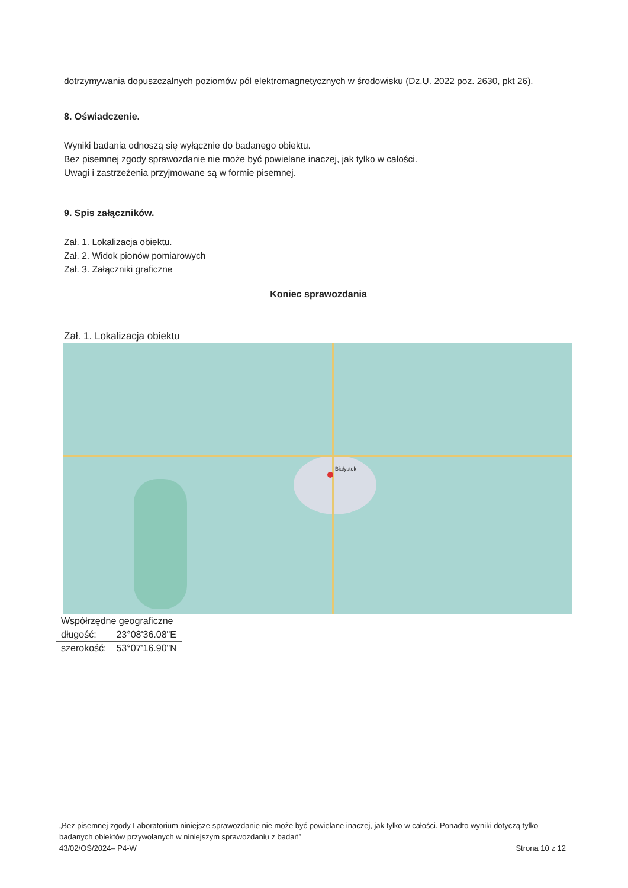dotrzymywania dopuszczalnych poziomów pól elektromagnetycznych w środowisku (Dz.U. 2022 poz. 2630, pkt 26).
8. Oświadczenie.
Wyniki badania odnoszą się wyłącznie do badanego obiektu.
Bez pisemnej zgody sprawozdanie nie może być powielane inaczej, jak tylko w całości.
Uwagi i zastrzeżenia przyjmowane są w formie pisemnej.
9. Spis załączników.
Zał. 1. Lokalizacja obiektu.
Zał. 2. Widok pionów pomiarowych
Zał. 3. Załączniki graficzne
Koniec sprawozdania
Zał. 1. Lokalizacja obiektu
Białystok
| Współrzędne geograficzne | |
| długość: | 23°08'36.08"E |
| szerokość: | 53°07'16.90"N |
„Bez pisemnej zgody Laboratorium niniejsze sprawozdanie nie może być powielane inaczej, jak tylko w całości. Ponadto wyniki dotyczą tylko badanych obiektów przywołanych w niniejszym sprawozdaniu z badań”
43/02/OŚ/2024– P4-W Strona 10 z 12